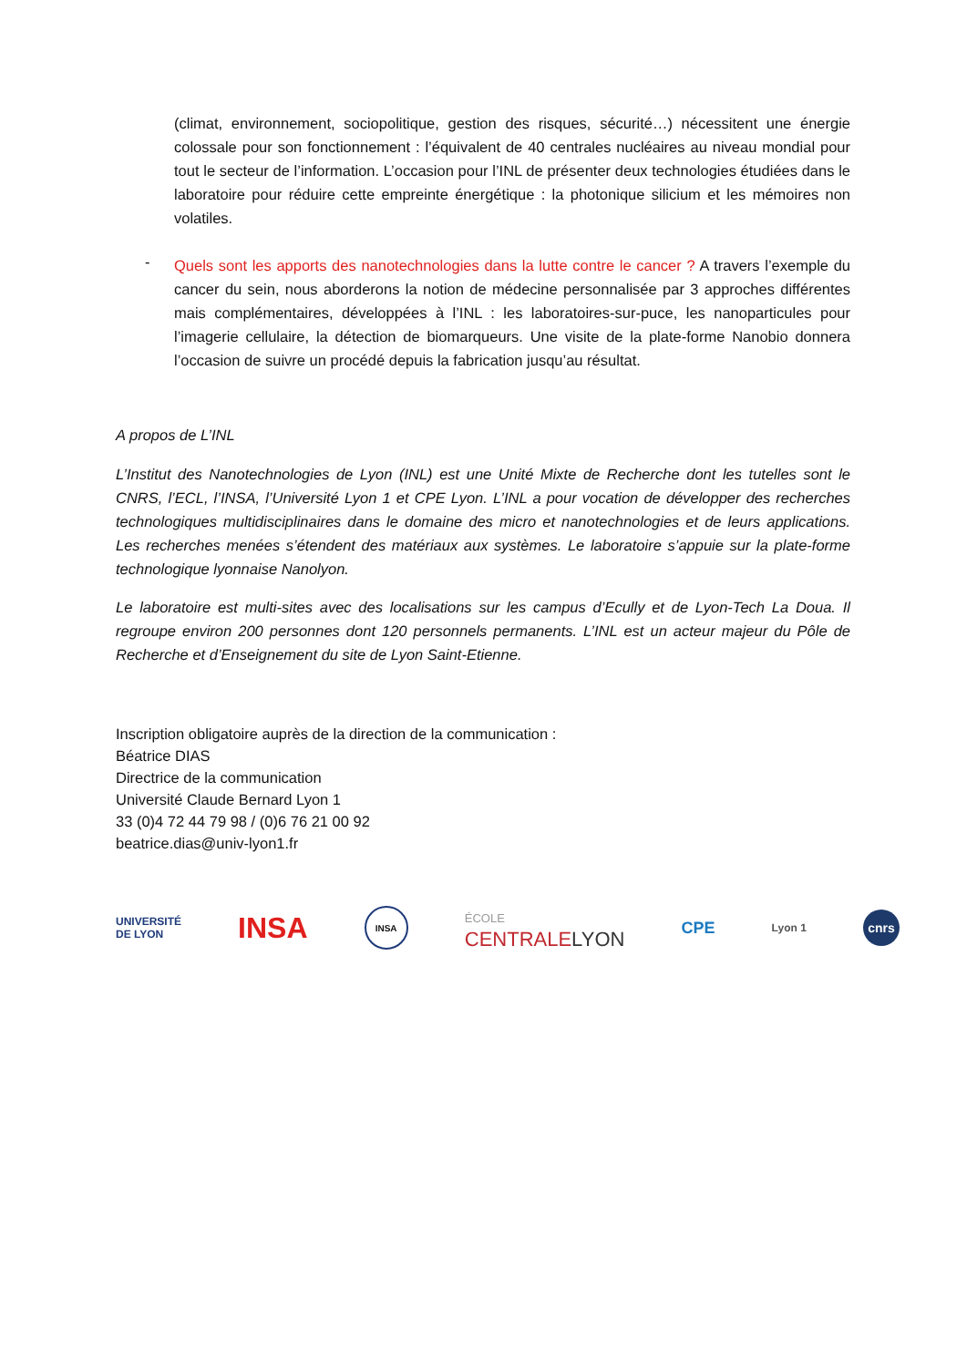(climat, environnement, sociopolitique, gestion des risques, sécurité…) nécessitent une énergie colossale pour son fonctionnement : l’équivalent de 40 centrales nucléaires au niveau mondial pour tout le secteur de l’information. L’occasion pour l’INL de présenter deux technologies étudiées dans le laboratoire pour réduire cette empreinte énergétique : la photonique silicium et les mémoires non volatiles.
-
Quels sont les apports des nanotechnologies dans la lutte contre le cancer ? A travers l’exemple du cancer du sein, nous aborderons la notion de médecine personnalisée par 3 approches différentes mais complémentaires, développées à l’INL : les laboratoires-sur-puce, les nanoparticules pour l’imagerie cellulaire, la détection de biomarqueurs. Une visite de la plate-forme Nanobio donnera l’occasion de suivre un procédé depuis la fabrication jusqu’au résultat.
A propos de L’INL
L’Institut des Nanotechnologies de Lyon (INL) est une Unité Mixte de Recherche dont les tutelles sont le CNRS, l’ECL, l’INSA, l’Université Lyon 1 et CPE Lyon. L’INL a pour vocation de développer des recherches technologiques multidisciplinaires dans le domaine des micro et nanotechnologies et de leurs applications. Les recherches menées s’étendent des matériaux aux systèmes. Le laboratoire s’appuie sur la plate-forme technologique lyonnaise Nanolyon.
Le laboratoire est multi-sites avec des localisations sur les campus d’Ecully et de Lyon-Tech La Doua. Il regroupe environ 200 personnes dont 120 personnels permanents. L’INL est un acteur majeur du Pôle de Recherche et d’Enseignement du site de Lyon Saint-Etienne.
Inscription obligatoire auprès de la direction de la communication :
Béatrice DIAS
Directrice de la communication
Université Claude Bernard Lyon 1
33 (0)4 72 44 79 98 / (0)6 76 21 00 92
beatrice.dias@univ-lyon1.fr
UNIVERSITÉ
DE LYON INSA INSA ÉCOLE
CENTRALELYON CPE Lyon 1 cnrs